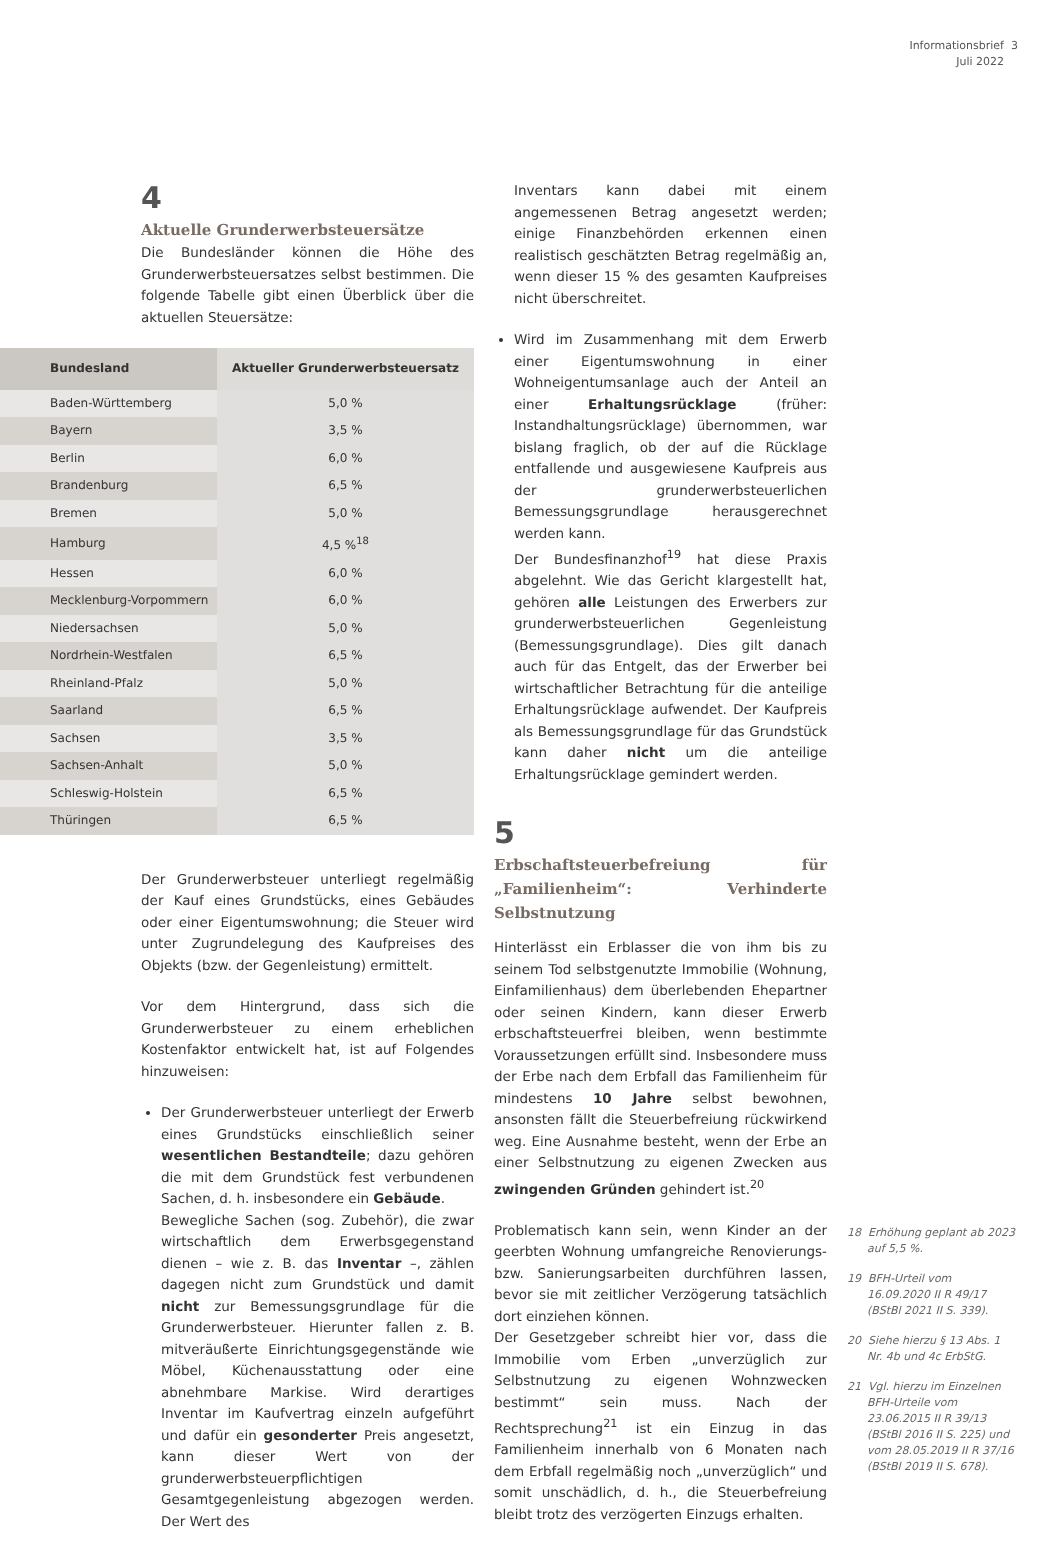Informationsbrief 3
Juli 2022
4
Aktuelle Grunderwerbsteuersätze
Die Bundesländer können die Höhe des Grunderwerbsteuersatzes selbst bestimmen. Die folgende Tabelle gibt einen Überblick über die aktuellen Steuersätze:
| Bundesland | Aktueller Grunderwerbsteuersatz |
| --- | --- |
| Baden-Württemberg | 5,0 % |
| Bayern | 3,5 % |
| Berlin | 6,0 % |
| Brandenburg | 6,5 % |
| Bremen | 5,0 % |
| Hamburg | 4,5 %<sup>18</sup> |
| Hessen | 6,0 % |
| Mecklenburg-Vorpommern | 6,0 % |
| Niedersachsen | 5,0 % |
| Nordrhein-Westfalen | 6,5 % |
| Rheinland-Pfalz | 5,0 % |
| Saarland | 6,5 % |
| Sachsen | 3,5 % |
| Sachsen-Anhalt | 5,0 % |
| Schleswig-Holstein | 6,5 % |
| Thüringen | 6,5 % |
Der Grunderwerbsteuer unterliegt regelmäßig der Kauf eines Grundstücks, eines Gebäudes oder einer Eigentumswohnung; die Steuer wird unter Zugrundelegung des Kaufpreises des Objekts (bzw. der Gegenleistung) ermittelt.
Vor dem Hintergrund, dass sich die Grunderwerbsteuer zu einem erheblichen Kostenfaktor entwickelt hat, ist auf Folgendes hinzuweisen:
Der Grunderwerbsteuer unterliegt der Erwerb eines Grundstücks einschließlich seiner wesentlichen Bestandteile; dazu gehören die mit dem Grundstück fest verbundenen Sachen, d. h. insbesondere ein Gebäude.
Bewegliche Sachen (sog. Zubehör), die zwar wirtschaftlich dem Erwerbsgegenstand dienen – wie z. B. das Inventar –, zählen dagegen nicht zum Grundstück und damit nicht zur Bemessungsgrundlage für die Grunderwerbsteuer. Hierunter fallen z. B. mitveräußerte Einrichtungsgegenstände wie Möbel, Küchenausstattung oder eine abnehmbare Markise. Wird derartiges Inventar im Kaufvertrag einzeln aufgeführt und dafür ein gesonderter Preis angesetzt, kann dieser Wert von der grunderwerbsteuerpflichtigen Gesamtgegenleistung abgezogen werden. Der Wert des
Inventars kann dabei mit einem angemessenen Betrag angesetzt werden; einige Finanzbehörden erkennen einen realistisch geschätzten Betrag regelmäßig an, wenn dieser 15 % des gesamten Kaufpreises nicht überschreitet.
Wird im Zusammenhang mit dem Erwerb einer Eigentumswohnung in einer Wohneigentumsanlage auch der Anteil an einer Erhaltungsrücklage (früher: Instandhaltungsrücklage) übernommen, war bislang fraglich, ob der auf die Rücklage entfallende und ausgewiesene Kaufpreis aus der grunderwerbsteuerlichen Bemessungsgrundlage herausgerechnet werden kann.
Der Bundesfinanzhof<sup>19</sup> hat diese Praxis abgelehnt. Wie das Gericht klargestellt hat, gehören alle Leistungen des Erwerbers zur grunderwerbsteuerlichen Gegenleistung (Bemessungsgrundlage). Dies gilt danach auch für das Entgelt, das der Erwerber bei wirtschaftlicher Betrachtung für die anteilige Erhaltungsrücklage aufwendet. Der Kaufpreis als Bemessungsgrundlage für das Grundstück kann daher nicht um die anteilige Erhaltungsrücklage gemindert werden.
5
Erbschaftsteuerbefreiung für „Familienheim“: Verhinderte Selbstnutzung
Hinterlässt ein Erblasser die von ihm bis zu seinem Tod selbstgenutzte Immobilie (Wohnung, Einfamilienhaus) dem überlebenden Ehepartner oder seinen Kindern, kann dieser Erwerb erbschaftsteuerfrei bleiben, wenn bestimmte Voraussetzungen erfüllt sind. Insbesondere muss der Erbe nach dem Erbfall das Familienheim für mindestens 10 Jahre selbst bewohnen, ansonsten fällt die Steuerbefreiung rückwirkend weg. Eine Ausnahme besteht, wenn der Erbe an einer Selbstnutzung zu eigenen Zwecken aus zwingenden Gründen gehindert ist.<sup>20</sup>
Problematisch kann sein, wenn Kinder an der geerbten Wohnung umfangreiche Renovierungs- bzw. Sanierungsarbeiten durchführen lassen, bevor sie mit zeitlicher Verzögerung tatsächlich dort einziehen können.
Der Gesetzgeber schreibt hier vor, dass die Immobilie vom Erben „unverzüglich zur Selbstnutzung zu eigenen Wohnzwecken bestimmt“ sein muss. Nach der Rechtsprechung<sup>21</sup> ist ein Einzug in das Familienheim innerhalb von 6 Monaten nach dem Erbfall regelmäßig noch „unverzüglich“ und somit unschädlich, d. h., die Steuerbefreiung bleibt trotz des verzögerten Einzugs erhalten.
18 Erhöhung geplant ab 2023 auf 5,5 %.
19 BFH-Urteil vom 16.09.2020 II R 49/17 (BStBl 2021 II S. 339).
20 Siehe hierzu § 13 Abs. 1 Nr. 4b und 4c ErbStG.
21 Vgl. hierzu im Einzelnen BFH-Urteile vom 23.06.2015 II R 39/13 (BStBl 2016 II S. 225) und vom 28.05.2019 II R 37/16 (BStBl 2019 II S. 678).